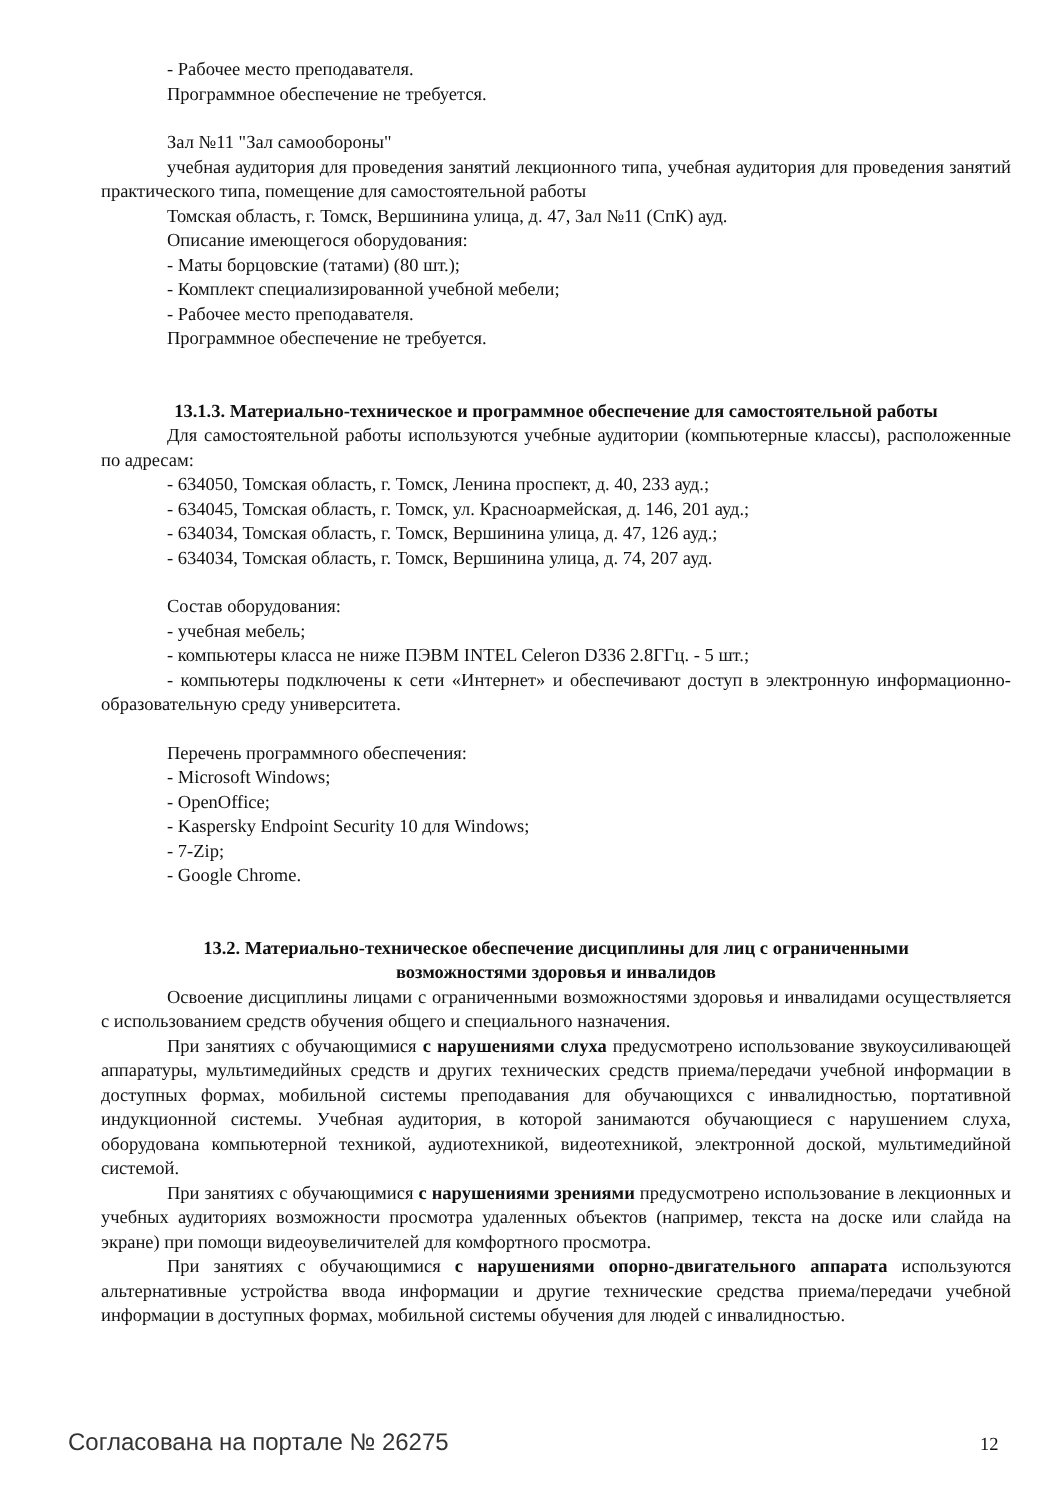- Рабочее место преподавателя.
Программное обеспечение не требуется.
Зал №11 "Зал самообороны"
учебная аудитория для проведения занятий лекционного типа, учебная аудитория для проведения занятий практического типа, помещение для самостоятельной работы
Томская область, г. Томск, Вершинина улица, д. 47, Зал №11 (СпК) ауд.
Описание имеющегося оборудования:
- Маты борцовские (татами) (80 шт.);
- Комплект специализированной учебной мебели;
- Рабочее место преподавателя.
Программное обеспечение не требуется.
13.1.3. Материально-техническое и программное обеспечение для самостоятельной работы
Для самостоятельной работы используются учебные аудитории (компьютерные классы), расположенные по адресам:
- 634050, Томская область, г. Томск, Ленина проспект, д. 40, 233 ауд.;
- 634045, Томская область, г. Томск, ул. Красноармейская, д. 146, 201 ауд.;
- 634034, Томская область, г. Томск, Вершинина улица, д. 47, 126 ауд.;
- 634034, Томская область, г. Томск, Вершинина улица, д. 74, 207 ауд.
Состав оборудования:
- учебная мебель;
- компьютеры класса не ниже ПЭВМ INTEL Celeron D336 2.8ГГц. - 5 шт.;
- компьютеры подключены к сети «Интернет» и обеспечивают доступ в электронную информационно-образовательную среду университета.
Перечень программного обеспечения:
- Microsoft Windows;
- OpenOffice;
- Kaspersky Endpoint Security 10 для Windows;
- 7-Zip;
- Google Chrome.
13.2. Материально-техническое обеспечение дисциплины для лиц с ограниченными
возможностями здоровья и инвалидов
Освоение дисциплины лицами с ограниченными возможностями здоровья и инвалидами осуществляется с использованием средств обучения общего и специального назначения.
При занятиях с обучающимися с нарушениями слуха предусмотрено использование звукоусиливающей аппаратуры, мультимедийных средств и других технических средств приема/передачи учебной информации в доступных формах, мобильной системы преподавания для обучающихся с инвалидностью, портативной индукционной системы. Учебная аудитория, в которой занимаются обучающиеся с нарушением слуха, оборудована компьютерной техникой, аудиотехникой, видеотехникой, электронной доской, мультимедийной системой.
При занятиях с обучающимися с нарушениями зрениями предусмотрено использование в лекционных и учебных аудиториях возможности просмотра удаленных объектов (например, текста на доске или слайда на экране) при помощи видеоувеличителей для комфортного просмотра.
При занятиях с обучающимися с нарушениями опорно-двигательного аппарата используются альтернативные устройства ввода информации и другие технические средства приема/передачи учебной информации в доступных формах, мобильной системы обучения для людей с инвалидностью.
Согласована на портале № 26275 12